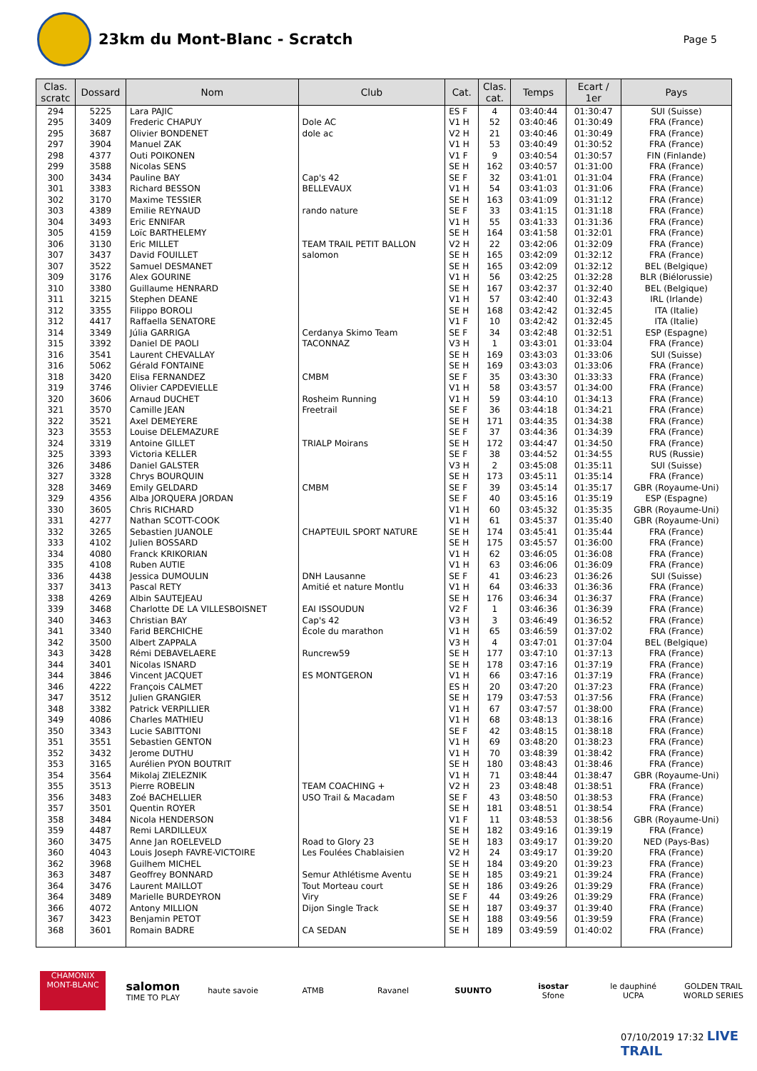23km du Mont-Blanc - Scratch
Page 5
| Clas. scratc | Dossard | Nom | Club | Cat. | Clas. cat. | Temps | Ecart / 1er | Pays |
| --- | --- | --- | --- | --- | --- | --- | --- | --- |
| 294 | 5225 | Lara PAJIC | | ES F | 4 | 03:40:44 | 01:30:47 | SUI (Suisse) |
| 295 | 3409 | Frederic CHAPUY | Dole AC | V1 H | 52 | 03:40:46 | 01:30:49 | FRA (France) |
| 295 | 3687 | Olivier BONDENET | dole ac | V2 H | 21 | 03:40:46 | 01:30:49 | FRA (France) |
| 297 | 3904 | Manuel ZAK | | V1 H | 53 | 03:40:49 | 01:30:52 | FRA (France) |
| 298 | 4377 | Outi POIKONEN | | V1 F | 9 | 03:40:54 | 01:30:57 | FIN (Finlande) |
| 299 | 3588 | Nicolas SENS | | SE H | 162 | 03:40:57 | 01:31:00 | FRA (France) |
| 300 | 3434 | Pauline BAY | Cap's 42 | SE F | 32 | 03:41:01 | 01:31:04 | FRA (France) |
| 301 | 3383 | Richard BESSON | BELLEVAUX | V1 H | 54 | 03:41:03 | 01:31:06 | FRA (France) |
| 302 | 3170 | Maxime TESSIER | | SE H | 163 | 03:41:09 | 01:31:12 | FRA (France) |
| 303 | 4389 | Emilie REYNAUD | rando nature | SE F | 33 | 03:41:15 | 01:31:18 | FRA (France) |
| 304 | 3493 | Eric ENNIFAR | | V1 H | 55 | 03:41:33 | 01:31:36 | FRA (France) |
| 305 | 4159 | Loïc BARTHELEMY | | SE H | 164 | 03:41:58 | 01:32:01 | FRA (France) |
| 306 | 3130 | Eric MILLET | TEAM TRAIL PETIT BALLON | V2 H | 22 | 03:42:06 | 01:32:09 | FRA (France) |
| 307 | 3437 | David FOUILLET | salomon | SE H | 165 | 03:42:09 | 01:32:12 | FRA (France) |
| 307 | 3522 | Samuel DESMANET | | SE H | 165 | 03:42:09 | 01:32:12 | BEL (Belgique) |
| 309 | 3176 | Alex GOURINE | | V1 H | 56 | 03:42:25 | 01:32:28 | BLR (Biélorussie) |
| 310 | 3380 | Guillaume HENRARD | | SE H | 167 | 03:42:37 | 01:32:40 | BEL (Belgique) |
| 311 | 3215 | Stephen DEANE | | V1 H | 57 | 03:42:40 | 01:32:43 | IRL (Irlande) |
| 312 | 3355 | Filippo BOROLI | | SE H | 168 | 03:42:42 | 01:32:45 | ITA (Italie) |
| 312 | 4417 | Raffaella SENATORE | | V1 F | 10 | 03:42:42 | 01:32:45 | ITA (Italie) |
| 314 | 3349 | Júlia GARRIGA | Cerdanya Skimo Team | SE F | 34 | 03:42:48 | 01:32:51 | ESP (Espagne) |
| 315 | 3392 | Daniel DE PAOLI | TACONNAZ | V3 H | 1 | 03:43:01 | 01:33:04 | FRA (France) |
| 316 | 3541 | Laurent CHEVALLAY | | SE H | 169 | 03:43:03 | 01:33:06 | SUI (Suisse) |
| 316 | 5062 | Gérald FONTAINE | | SE H | 169 | 03:43:03 | 01:33:06 | FRA (France) |
| 318 | 3420 | Elisa FERNANDEZ | CMBM | SE F | 35 | 03:43:30 | 01:33:33 | FRA (France) |
| 319 | 3746 | Olivier CAPDEVIELLE | | V1 H | 58 | 03:43:57 | 01:34:00 | FRA (France) |
| 320 | 3606 | Arnaud DUCHET | Rosheim Running | V1 H | 59 | 03:44:10 | 01:34:13 | FRA (France) |
| 321 | 3570 | Camille JEAN | Freetrail | SE F | 36 | 03:44:18 | 01:34:21 | FRA (France) |
| 322 | 3521 | Axel DEMEYERE | | SE H | 171 | 03:44:35 | 01:34:38 | FRA (France) |
| 323 | 3553 | Louise DELEMAZURE | | SE F | 37 | 03:44:36 | 01:34:39 | FRA (France) |
| 324 | 3319 | Antoine GILLET | TRIALP Moirans | SE H | 172 | 03:44:47 | 01:34:50 | FRA (France) |
| 325 | 3393 | Victoria KELLER | | SE F | 38 | 03:44:52 | 01:34:55 | RUS (Russie) |
| 326 | 3486 | Daniel GALSTER | | V3 H | 2 | 03:45:08 | 01:35:11 | SUI (Suisse) |
| 327 | 3328 | Chrys BOURQUIN | | SE H | 173 | 03:45:11 | 01:35:14 | FRA (France) |
| 328 | 3469 | Emily GELDARD | CMBM | SE F | 39 | 03:45:14 | 01:35:17 | GBR (Royaume-Uni) |
| 329 | 4356 | Alba JORQUERA JORDAN | | SE F | 40 | 03:45:16 | 01:35:19 | ESP (Espagne) |
| 330 | 3605 | Chris RICHARD | | V1 H | 60 | 03:45:32 | 01:35:35 | GBR (Royaume-Uni) |
| 331 | 4277 | Nathan SCOTT-COOK | | V1 H | 61 | 03:45:37 | 01:35:40 | GBR (Royaume-Uni) |
| 332 | 3265 | Sebastien JUANOLE | CHAPTEUIL SPORT NATURE | SE H | 174 | 03:45:41 | 01:35:44 | FRA (France) |
| 333 | 4102 | Julien BOSSARD | | SE H | 175 | 03:45:57 | 01:36:00 | FRA (France) |
| 334 | 4080 | Franck KRIKORIAN | | V1 H | 62 | 03:46:05 | 01:36:08 | FRA (France) |
| 335 | 4108 | Ruben AUTIE | | V1 H | 63 | 03:46:06 | 01:36:09 | FRA (France) |
| 336 | 4438 | Jessica DUMOULIN | DNH Lausanne | SE F | 41 | 03:46:23 | 01:36:26 | SUI (Suisse) |
| 337 | 3413 | Pascal RETY | Amitié et nature Montlu | V1 H | 64 | 03:46:33 | 01:36:36 | FRA (France) |
| 338 | 4269 | Albin SAUTEJEAU | | SE H | 176 | 03:46:34 | 01:36:37 | FRA (France) |
| 339 | 3468 | Charlotte DE LA VILLESBOISNET | EAI ISSOUDUN | V2 F | 1 | 03:46:36 | 01:36:39 | FRA (France) |
| 340 | 3463 | Christian BAY | Cap's 42 | V3 H | 3 | 03:46:49 | 01:36:52 | FRA (France) |
| 341 | 3340 | Farid BERCHICHE | École du marathon | V1 H | 65 | 03:46:59 | 01:37:02 | FRA (France) |
| 342 | 3500 | Albert ZAPPALA | | V3 H | 4 | 03:47:01 | 01:37:04 | BEL (Belgique) |
| 343 | 3428 | Rémi DEBAVELAERE | Runcrew59 | SE H | 177 | 03:47:10 | 01:37:13 | FRA (France) |
| 344 | 3401 | Nicolas ISNARD | | SE H | 178 | 03:47:16 | 01:37:19 | FRA (France) |
| 344 | 3846 | Vincent JACQUET | ES MONTGERON | V1 H | 66 | 03:47:16 | 01:37:19 | FRA (France) |
| 346 | 4222 | François CALMET | | ES H | 20 | 03:47:20 | 01:37:23 | FRA (France) |
| 347 | 3512 | Julien GRANGIER | | SE H | 179 | 03:47:53 | 01:37:56 | FRA (France) |
| 348 | 3382 | Patrick VERPILLIER | | V1 H | 67 | 03:47:57 | 01:38:00 | FRA (France) |
| 349 | 4086 | Charles MATHIEU | | V1 H | 68 | 03:48:13 | 01:38:16 | FRA (France) |
| 350 | 3343 | Lucie SABITTONI | | SE F | 42 | 03:48:15 | 01:38:18 | FRA (France) |
| 351 | 3551 | Sebastien GENTON | | V1 H | 69 | 03:48:20 | 01:38:23 | FRA (France) |
| 352 | 3432 | Jerome DUTHU | | V1 H | 70 | 03:48:39 | 01:38:42 | FRA (France) |
| 353 | 3165 | Aurélien PYON BOUTRIT | | SE H | 180 | 03:48:43 | 01:38:46 | FRA (France) |
| 354 | 3564 | Mikolaj ZIELEZNIK | | V1 H | 71 | 03:48:44 | 01:38:47 | GBR (Royaume-Uni) |
| 355 | 3513 | Pierre ROBELIN | TEAM COACHING + | V2 H | 23 | 03:48:48 | 01:38:51 | FRA (France) |
| 356 | 3483 | Zoé BACHELLIER | USO Trail & Macadam | SE F | 43 | 03:48:50 | 01:38:53 | FRA (France) |
| 357 | 3501 | Quentin ROYER | | SE H | 181 | 03:48:51 | 01:38:54 | FRA (France) |
| 358 | 3484 | Nicola HENDERSON | | V1 F | 11 | 03:48:53 | 01:38:56 | GBR (Royaume-Uni) |
| 359 | 4487 | Remi LARDILLEUX | | SE H | 182 | 03:49:16 | 01:39:19 | FRA (France) |
| 360 | 3475 | Anne Jan ROELEVELD | Road to Glory 23 | SE H | 183 | 03:49:17 | 01:39:20 | NED (Pays-Bas) |
| 360 | 4043 | Louis Joseph FAVRE-VICTOIRE | Les Foulées Chablaisien | V2 H | 24 | 03:49:17 | 01:39:20 | FRA (France) |
| 362 | 3968 | Guilhem MICHEL | | SE H | 184 | 03:49:20 | 01:39:23 | FRA (France) |
| 363 | 3487 | Geoffrey BONNARD | Semur Athlétisme Aventu | SE H | 185 | 03:49:21 | 01:39:24 | FRA (France) |
| 364 | 3476 | Laurent MAILLOT | Tout Morteau court | SE H | 186 | 03:49:26 | 01:39:29 | FRA (France) |
| 364 | 3489 | Marielle BURDEYRON | Viry | SE F | 44 | 03:49:26 | 01:39:29 | FRA (France) |
| 366 | 4072 | Antony MILLION | Dijon Single Track | SE H | 187 | 03:49:37 | 01:39:40 | FRA (France) |
| 367 | 3423 | Benjamin PETOT | | SE H | 188 | 03:49:56 | 01:39:59 | FRA (France) |
| 368 | 3601 | Romain BADRE | CA SEDAN | SE H | 189 | 03:49:59 | 01:40:02 | FRA (France) |
CHAMONIX MONT-BLANC
salomon
TIME TO PLAY
haute savoie ATMB Ravanel SUUNTO
isostar
Sfone
le dauphiné
UCPA
GOLDEN TRAIL WORLD SERIES
07/10/2019 17:32 LIVE TRAIL